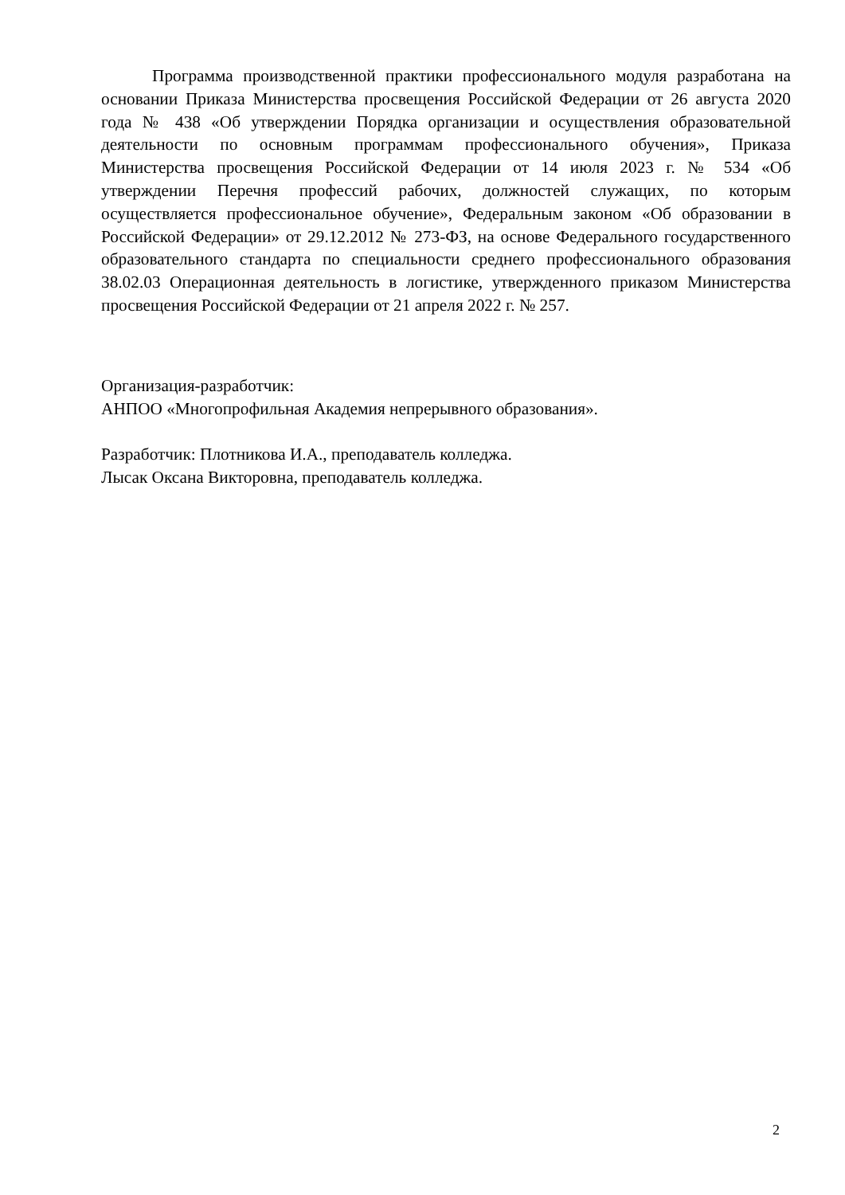Программа производственной практики профессионального модуля разработана на основании Приказа Министерства просвещения Российской Федерации от 26 августа 2020 года № 438 «Об утверждении Порядка организации и осуществления образовательной деятельности по основным программам профессионального обучения», Приказа Министерства просвещения Российской Федерации от 14 июля 2023 г. № 534 «Об утверждении Перечня профессий рабочих, должностей служащих, по которым осуществляется профессиональное обучение», Федеральным законом «Об образовании в Российской Федерации» от 29.12.2012 № 273-ФЗ, на основе Федерального государственного образовательного стандарта по специальности среднего профессионального образования 38.02.03 Операционная деятельность в логистике, утвержденного приказом Министерства просвещения Российской Федерации от 21 апреля 2022 г. № 257.
Организация-разработчик:
АНПОО «Многопрофильная Академия непрерывного образования».
Разработчик: Плотникова И.А., преподаватель колледжа.
Лысак Оксана Викторовна, преподаватель колледжа.
2